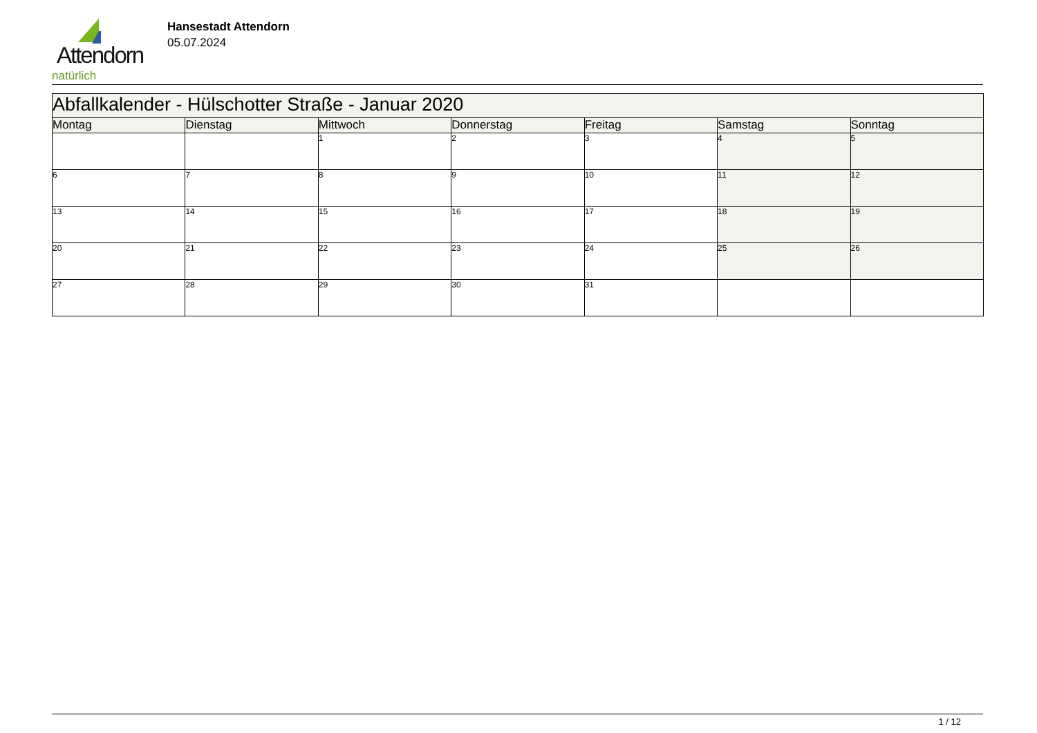Attendorn
natürlich
Hansestadt Attendorn
05.07.2024
| Abfallkalender - Hülschotter Straße - Januar 2020 | | | | | | |
| Montag | Dienstag | Mittwoch | Donnerstag | Freitag | Samstag | Sonntag |
| | | 1 | 2 | 3 | 4 | 5 |
| 6 | 7 | 8 | 9 | 10 | 11 | 12 |
| 13 | 14 | 15 | 16 | 17 | 18 | 19 |
| 20 | 21 | 22 | 23 | 24 | 25 | 26 |
| 27 | 28 | 29 | 30 | 31 | | |
1 / 12